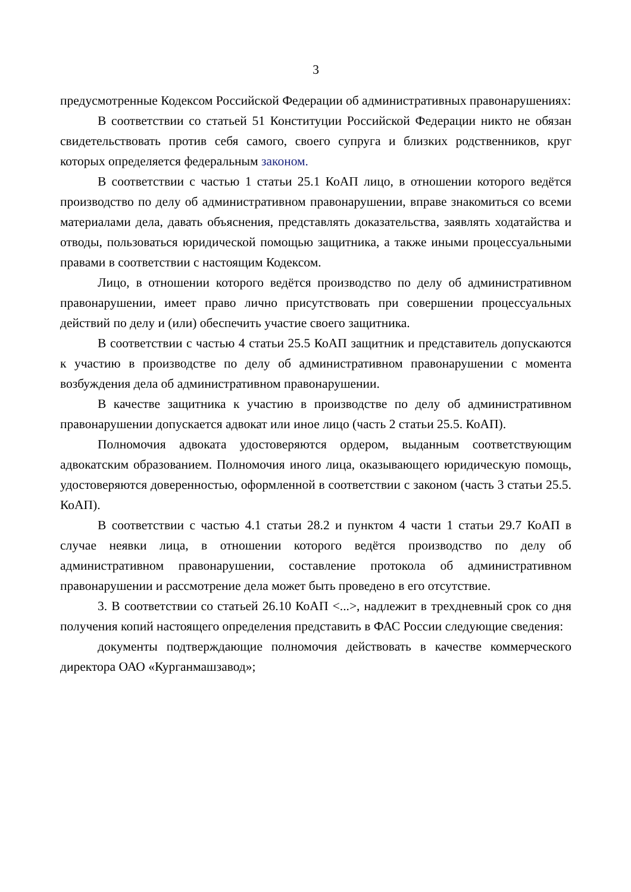3
предусмотренные Кодексом Российской Федерации об административных правонарушениях:
В соответствии со статьей 51 Конституции Российской Федерации никто не обязан свидетельствовать против себя самого, своего супруга и близких родственников, круг которых определяется федеральным законом.
В соответствии с частью 1 статьи 25.1 КоАП лицо, в отношении которого ведётся производство по делу об административном правонарушении, вправе знакомиться со всеми материалами дела, давать объяснения, представлять доказательства, заявлять ходатайства и отводы, пользоваться юридической помощью защитника, а также иными процессуальными правами в соответствии с настоящим Кодексом.
Лицо, в отношении которого ведётся производство по делу об административном правонарушении, имеет право лично присутствовать при совершении процессуальных действий по делу и (или) обеспечить участие своего защитника.
В соответствии с частью 4 статьи 25.5 КоАП защитник и представитель допускаются к участию в производстве по делу об административном правонарушении с момента возбуждения дела об административном правонарушении.
В качестве защитника к участию в производстве по делу об административном правонарушении допускается адвокат или иное лицо (часть 2 статьи 25.5. КоАП).
Полномочия адвоката удостоверяются ордером, выданным соответствующим адвокатским образованием. Полномочия иного лица, оказывающего юридическую помощь, удостоверяются доверенностью, оформленной в соответствии с законом (часть 3 статьи 25.5. КоАП).
В соответствии с частью 4.1 статьи 28.2 и пунктом 4 части 1 статьи 29.7 КоАП в случае неявки лица, в отношении которого ведётся производство по делу об административном правонарушении, составление протокола об административном правонарушении и рассмотрение дела может быть проведено в его отсутствие.
3. В соответствии со статьей 26.10 КоАП <...>, надлежит в трехдневный срок со дня получения копий настоящего определения представить в ФАС России следующие сведения:
документы подтверждающие полномочия действовать в качестве коммерческого директора ОАО «Курганмашзавод»;